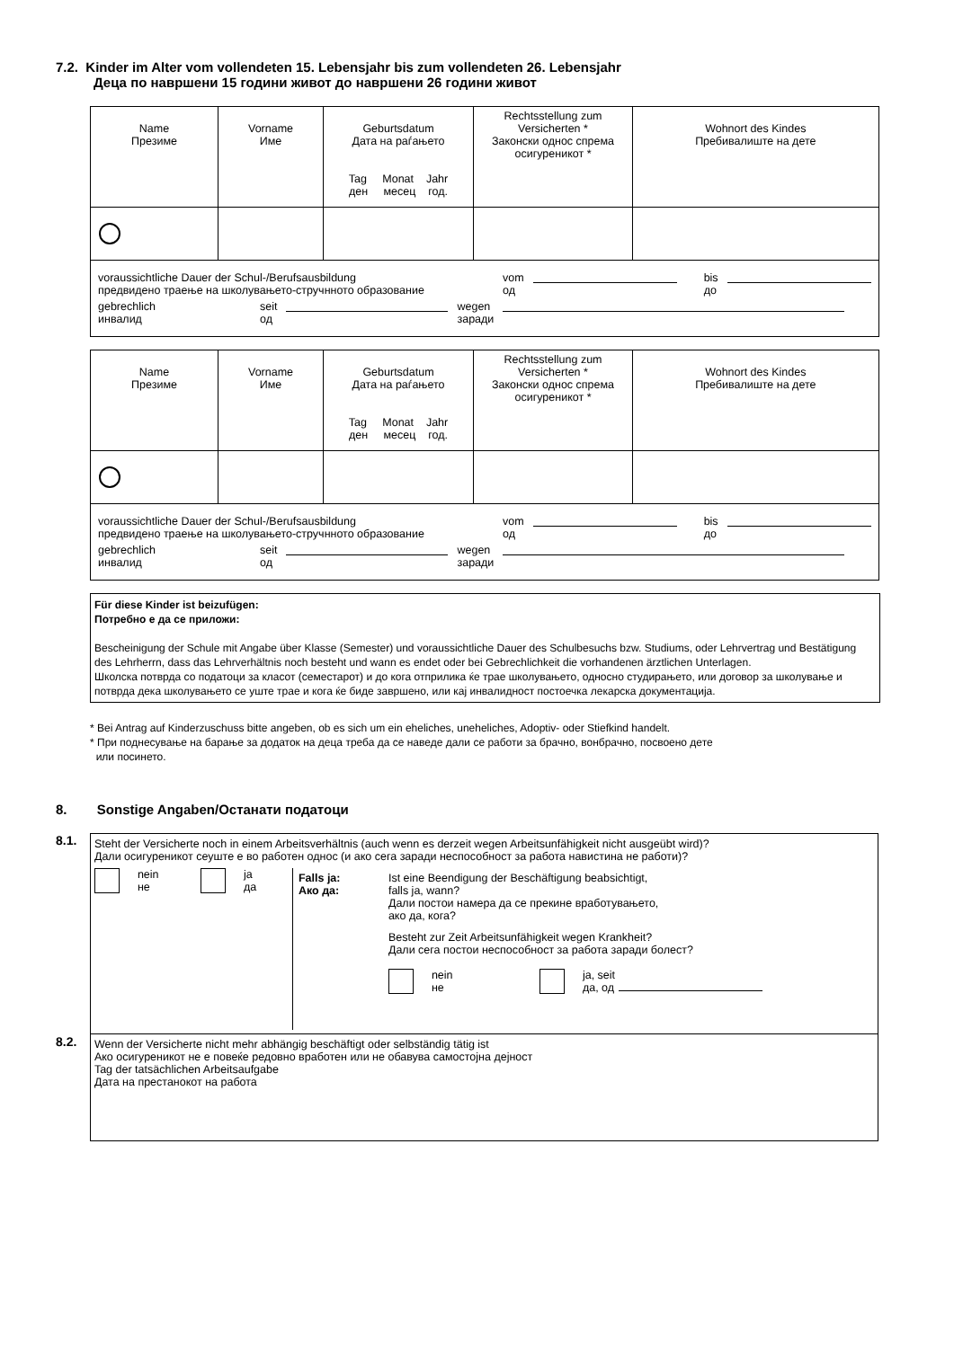7.2. Kinder im Alter vom vollendeten 15. Lebensjahr bis zum vollendeten 26. Lebensjahr
Деца по навршени 15 години живот до навршени 26 години живот
| Name Презиме | Vorname Име | Geburtsdatum Дата на раѓањето Tag Monat Jahr ден месец год. | Rechtsstellung zum Versicherten * Законски однос спрема осигуреникот * | Wohnort des Kindes Пребивалиште на дете |
| voraussichtliche Dauer der Schul-/Berufsausbildung предвидено траење на школувањето-стручнното образование vom од bis до gebrechlich инвалид seit од wegen заради | | | | |
| Name Презиме | Vorname Име | Geburtsdatum Дата на раѓањето Tag Monat Jahr ден месец год. | Rechtsstellung zum Versicherten * Законски однос спрема осигуреникот * | Wohnort des Kindes Пребивалиште на дете |
| voraussichtliche Dauer der Schul-/Berufsausbildung предвидено траење на школувањето-стручнното образование vom од bis до gebrechlich инвалид seit од wegen заради | | | | |
Für diese Kinder ist beizufügen:
Потребно е да се приложи:
Bescheinigung der Schule mit Angabe über Klasse (Semester) und voraussichtliche Dauer des Schulbesuchs bzw. Studiums, oder Lehrvertrag und Bestätigung des Lehrherrn, dass das Lehrverhältnis noch besteht und wann es endet oder bei Gebrechlichkeit die vorhandenen ärztlichen Unterlagen.
Школска потврда со податоци за класот (семестарот) и до кога отприлика ќе трае школувањето, односно студирањето, или договор за школување и потврда дека школувањето се уште трае и кога ќе биде завршено, или кај инвалидност постоечка лекарска документација.
* Bei Antrag auf Kinderzuschuss bitte angeben, ob es sich um ein eheliches, uneheliches, Adoptiv- oder Stiefkind handelt.
* При поднесување на барање за додаток на деца треба да се наведе дали се работи за брачно, вонбрачно, посвоено дете
или посинето.
8. Sonstige Angaben/Останати податоци
8.1.
Steht der Versicherte noch in einem Arbeitsverhältnis (auch wenn es derzeit wegen Arbeitsunfähigkeit nicht ausgeübt wird)?
Дали осигуреникот сеуште е во работен однос (и ако сега заради неспособност за работа навистина не работи)?
nein
не ja
да
Falls ja:
Ако да: Ist eine Beendigung der Beschäftigung beabsichtigt,
falls ja, wann?
Дали постои намера да се прекине вработувањето,
ако да, кога?
Besteht zur Zeit Arbeitsunfähigkeit wegen Krankheit?
Дали сега постои неспособност за работа заради болест?
nein
не ja, seit
да, од
8.2.
Wenn der Versicherte nicht mehr abhängig beschäftigt oder selbständig tätig ist
Ако осигуреникот не е повеќе редовно вработен или не обавува самостојна дејност
Tag der tatsächlichen Arbeitsaufgabe
Дата на престанокот на работа